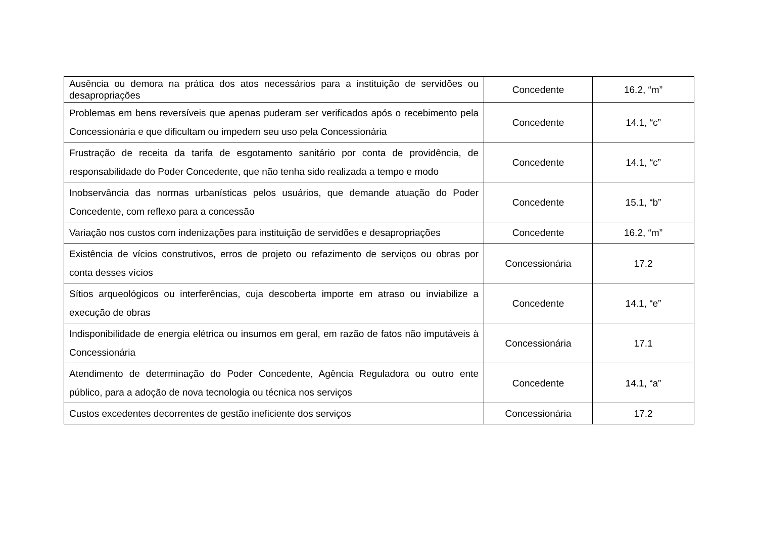| Ausência ou demora na prática dos atos necessários para a instituição de servidões ou desapropriações | Concedente | 16.2, “m” |
| Problemas em bens reversíveis que apenas puderam ser verificados após o recebimento pela Concessionária e que dificultam ou impedem seu uso pela Concessionária | Concedente | 14.1, “c” |
| Frustração de receita da tarifa de esgotamento sanitário por conta de providência, de responsabilidade do Poder Concedente, que não tenha sido realizada a tempo e modo | Concedente | 14.1, “c” |
| Inobservância das normas urbanísticas pelos usuários, que demande atuação do Poder Concedente, com reflexo para a concessão | Concedente | 15.1, “b” |
| Variação nos custos com indenizações para instituição de servidões e desapropriações | Concedente | 16.2, “m” |
| Existência de vícios construtivos, erros de projeto ou refazimento de serviços ou obras por conta desses vícios | Concessionária | 17.2 |
| Sítios arqueológicos ou interferências, cuja descoberta importe em atraso ou inviabilize a execução de obras | Concedente | 14.1, “e” |
| Indisponibilidade de energia elétrica ou insumos em geral, em razão de fatos não imputáveis à Concessionária | Concessionária | 17.1 |
| Atendimento de determinação do Poder Concedente, Agência Reguladora ou outro ente público, para a adoção de nova tecnologia ou técnica nos serviços | Concedente | 14.1, “a” |
| Custos excedentes decorrentes de gestão ineficiente dos serviços | Concessionária | 17.2 |